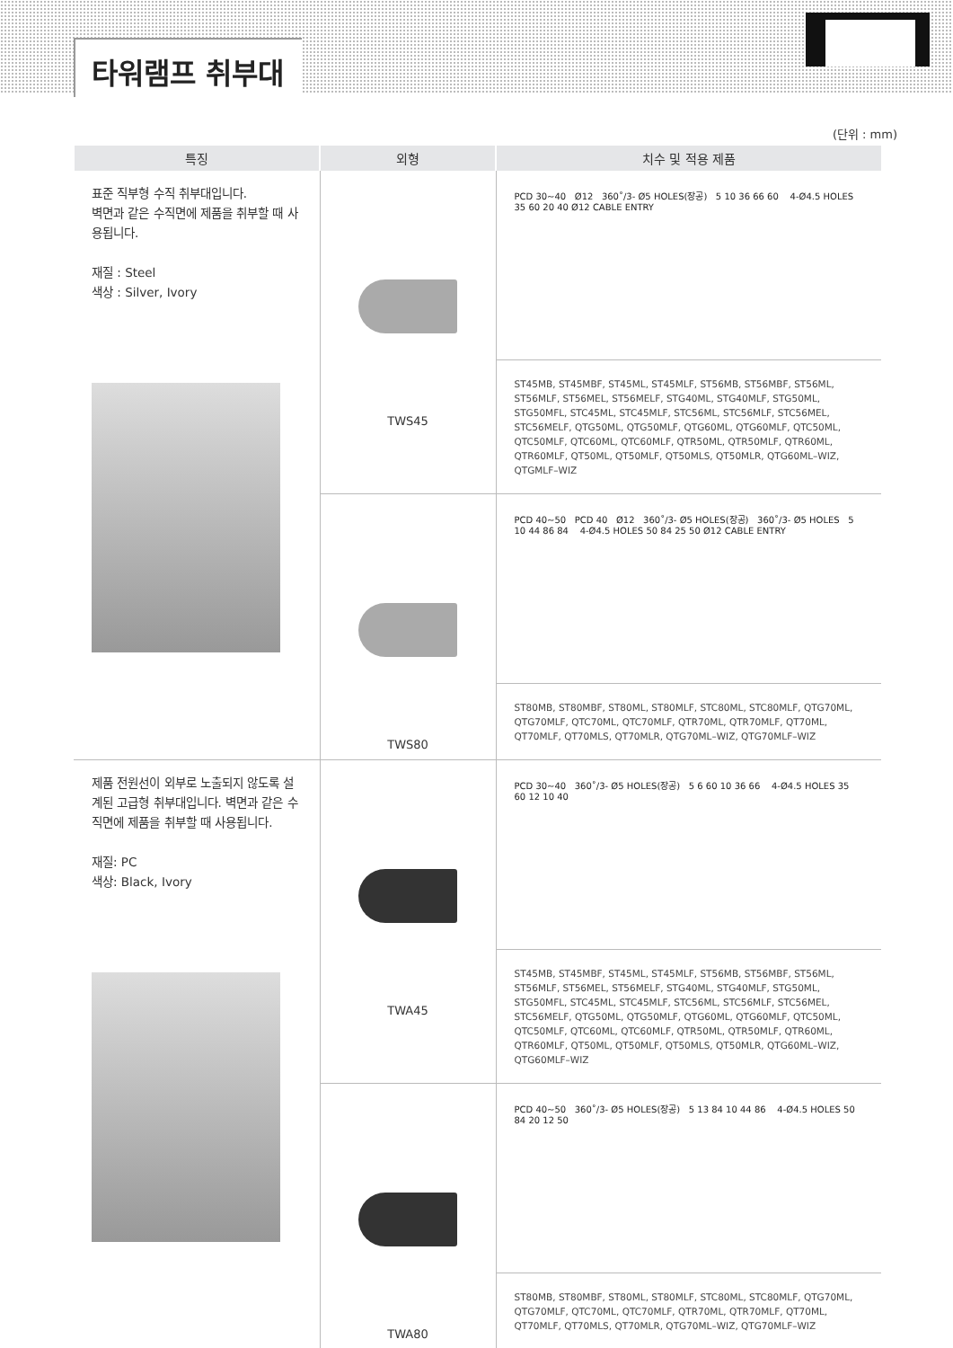타워램프 취부대
(단위 : mm)
| 특징 | 외형 | 치수 및 적용 제품 |
| --- | --- | --- |
| 표준 직부형 수직 취부대입니다. 벽면과 같은 수직면에 제품을 취부할 때 사용됩니다. 재질 : Steel 색상 : Silver, Ivory | TWS45 | PCD 30~40 Ø12 360˚/3- Ø5 HOLES(장공) 5 10 36 66 60 4-Ø4.5 HOLES 35 60 20 40 Ø12 CABLE ENTRY |
| | | ST45MB, ST45MBF, ST45ML, ST45MLF, ST56MB, ST56MBF, ST56ML, ST56MLF, ST56MEL, ST56MELF, STG40ML, STG40MLF, STG50ML, STG50MFL, STC45ML, STC45MLF, STC56ML, STC56MLF, STC56MEL, STC56MELF, QTG50ML, QTG50MLF, QTG60ML, QTG60MLF, QTC50ML, QTC50MLF, QTC60ML, QTC60MLF, QTR50ML, QTR50MLF, QTR60ML, QTR60MLF, QT50ML, QT50MLF, QT50MLS, QT50MLR, QTG60ML–WIZ, QTGMLF–WIZ |
| | TWS80 | PCD 40~50 PCD 40 Ø12 360˚/3- Ø5 HOLES(장공) 360˚/3- Ø5 HOLES 5 10 44 86 84 4-Ø4.5 HOLES 50 84 25 50 Ø12 CABLE ENTRY |
| | | ST80MB, ST80MBF, ST80ML, ST80MLF, STC80ML, STC80MLF, QTG70ML, QTG70MLF, QTC70ML, QTC70MLF, QTR70ML, QTR70MLF, QT70ML, QT70MLF, QT70MLS, QT70MLR, QTG70ML–WIZ, QTG70MLF–WIZ |
| 제품 전원선이 외부로 노출되지 않도록 설계된 고급형 취부대입니다. 벽면과 같은 수직면에 제품을 취부할 때 사용됩니다. 재질: PC 색상: Black, Ivory | TWA45 | PCD 30~40 360˚/3- Ø5 HOLES(장공) 5 6 60 10 36 66 4-Ø4.5 HOLES 35 60 12 10 40 |
| | | ST45MB, ST45MBF, ST45ML, ST45MLF, ST56MB, ST56MBF, ST56ML, ST56MLF, ST56MEL, ST56MELF, STG40ML, STG40MLF, STG50ML, STG50MFL, STC45ML, STC45MLF, STC56ML, STC56MLF, STC56MEL, STC56MELF, QTG50ML, QTG50MLF, QTG60ML, QTG60MLF, QTC50ML, QTC50MLF, QTC60ML, QTC60MLF, QTR50ML, QTR50MLF, QTR60ML, QTR60MLF, QT50ML, QT50MLF, QT50MLS, QT50MLR, QTG60ML–WIZ, QTG60MLF–WIZ |
| | TWA80 | PCD 40~50 360˚/3- Ø5 HOLES(장공) 5 13 84 10 44 86 4-Ø4.5 HOLES 50 84 20 12 50 |
| | | ST80MB, ST80MBF, ST80ML, ST80MLF, STC80ML, STC80MLF, QTG70ML, QTG70MLF, QTC70ML, QTC70MLF, QTR70ML, QTR70MLF, QT70ML, QT70MLF, QT70MLS, QT70MLR, QTG70ML–WIZ, QTG70MLF–WIZ |